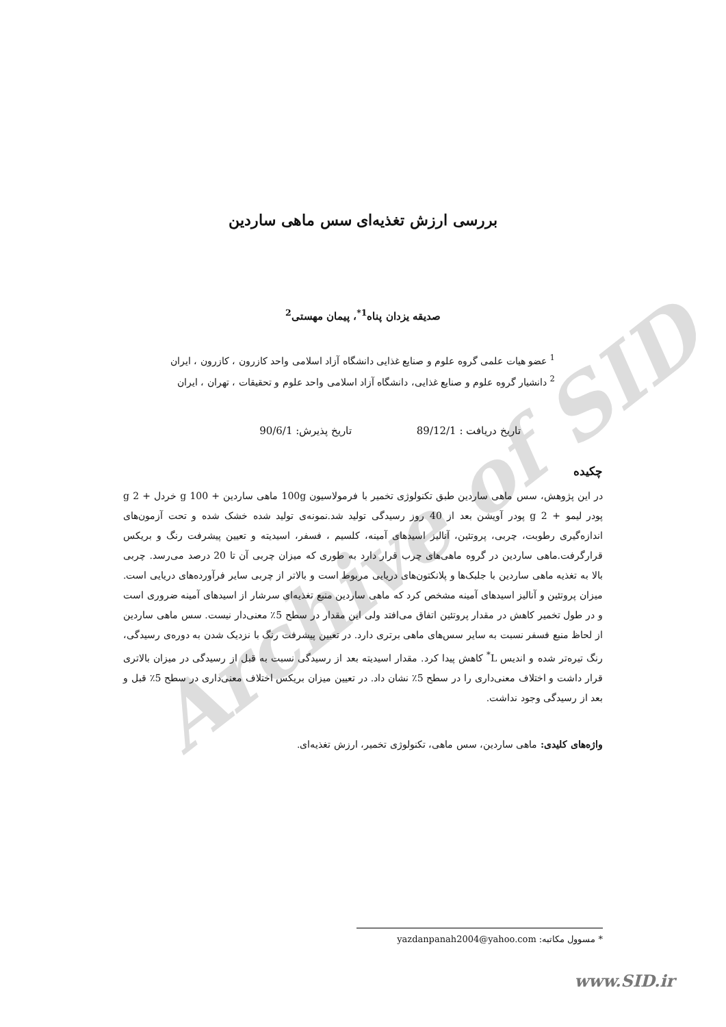Archive of SID
بررسی ارزش تغذیه‌ای سس ماهی ساردین
صدیقه یزدان پناه<sup>1*</sup>، پیمان مهستی<sup>2</sup>
<sup>1</sup> عضو هیات علمی گروه علوم و صنایع غذایی دانشگاه آزاد اسلامی واحد کازرون ، کازرون ، ایران
<sup>2</sup> دانشیار گروه علوم و صنایع غذایی، دانشگاه آزاد اسلامی واحد علوم و تحقیقات ، تهران ، ایران
تاریخ دریافت : 89/12/1 تاریخ پذیرش: 90/6/1
چکیده
در این پژوهش، سس ماهی ساردین طبق تکنولوژی تخمیر با فرمولاسیون 100g ماهی ساردین + 100 g خردل + 2 g پودر لیمو + 2 g پودر آویشن بعد از 40 روز رسیدگی تولید شد.نمونه‌ی تولید شده خشک شده و تحت آزمون‌های اندازه‌گیری رطوبت، چربی، پروتئین، آنالیز اسیدهای آمینه، کلسیم ، فسفر، اسیدیته و تعیین پیشرفت رنگ و بریکس قرارگرفت.ماهی ساردین در گروه ماهی‌های چرب قرار دارد به طوری که میزان چربی آن تا 20 درصد می‌رسد. چربی بالا به تغذیه ماهی ساردین با جلبک‌ها و پلانکتون‌های دریایی مربوط است و بالاتر از چربی سایر فرآورده‌های دریایی است. میزان پروتئین و آنالیز اسیدهای آمینه مشخص کرد که ماهی ساردین منبع تغذیه‌ای سرشار از اسیدهای آمینه ضروری است و در طول تخمیر کاهش در مقدار پروتئین اتفاق می‌افتد ولی این مقدار در سطح 5٪ معنی‌دار نیست. سس ماهی ساردین از لحاظ منبع فسفر نسبت به سایر سس‌های ماهی برتری دارد. در تعیین پیشرفت رنگ با نزدیک شدن به دوره‌ی رسیدگی، رنگ تیره‌تر شده و اندیس L<sup>*</sup> کاهش پیدا کرد. مقدار اسیدیته بعد از رسیدگی نسبت به قبل از رسیدگی در میزان بالاتری قرار داشت و اختلاف معنی‌داری را در سطح 5٪ نشان داد. در تعیین میزان بریکس اختلاف معنی‌داری در سطح 5٪ قبل و بعد از رسیدگی وجود نداشت.
واژه‌های کلیدی: ماهی ساردین، سس ماهی، تکنولوژی تخمیر، ارزش تغذیه‌ای.
* مسوول مکاتبه: yazdanpanah2004@yahoo.com
www.SID.ir